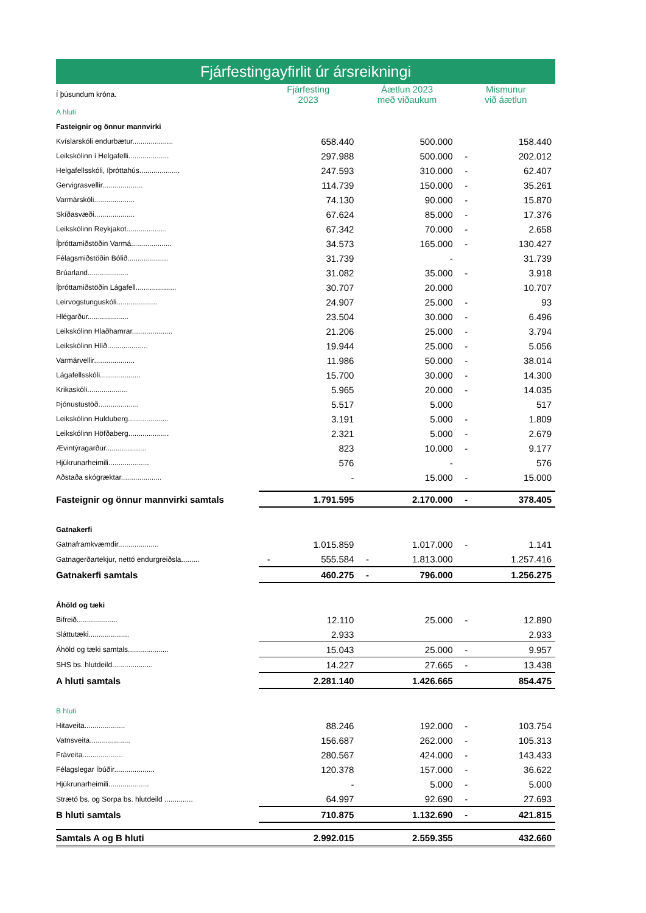Fjárfestingayfirlit úr ársreikningi
| Í þúsundum króna. | Fjárfesting 2023 | | Áætlun 2023 með viðaukum | | Mismunur við áætlun | |
| A hluti | | | | | | |
| Fasteignir og önnur mannvirki | | | | | | |
| Kvíslarskóli endurbætur.................... | | 658.440 | | 500.000 | | 158.440 |
| Leikskólinn í Helgafelli.................... | | 297.988 | | 500.000 | - | 202.012 |
| Helgafellsskóli, íþróttahús.................... | | 247.593 | | 310.000 | - | 62.407 |
| Gervigrasvellir.................... | | 114.739 | | 150.000 | - | 35.261 |
| Varmárskóli.................... | | 74.130 | | 90.000 | - | 15.870 |
| Skíðasvæði.................... | | 67.624 | | 85.000 | - | 17.376 |
| Leikskólinn Reykjakot.................... | | 67.342 | | 70.000 | - | 2.658 |
| Íþróttamiðstöðin Varmá.................... | | 34.573 | | 165.000 | - | 130.427 |
| Félagsmiðstöðin Bólið.................... | | 31.739 | | - | | 31.739 |
| Brúarland.................... | | 31.082 | | 35.000 | - | 3.918 |
| Íþróttamiðstöðin Lágafell.................... | | 30.707 | | 20.000 | | 10.707 |
| Leirvogstunguskóli.................... | | 24.907 | | 25.000 | - | 93 |
| Hlégarður.................... | | 23.504 | | 30.000 | - | 6.496 |
| Leikskólinn Hlaðhamrar.................... | | 21.206 | | 25.000 | - | 3.794 |
| Leikskólinn Hlíð.................... | | 19.944 | | 25.000 | - | 5.056 |
| Varmárvellir.................... | | 11.986 | | 50.000 | - | 38.014 |
| Lágafellsskóli.................... | | 15.700 | | 30.000 | - | 14.300 |
| Krikaskóli.................... | | 5.965 | | 20.000 | - | 14.035 |
| Þjónustustöð.................... | | 5.517 | | 5.000 | | 517 |
| Leikskólinn Hulduberg.................... | | 3.191 | | 5.000 | - | 1.809 |
| Leikskólinn Höfðaberg.................... | | 2.321 | | 5.000 | - | 2.679 |
| Ævintýragarður.................... | | 823 | | 10.000 | - | 9.177 |
| Hjúkrunarheimili.................... | | 576 | | - | | 576 |
| Aðstaða skógræktar.................... | | - | | 15.000 | - | 15.000 |
| Fasteignir og önnur mannvirki samtals | | 1.791.595 | | 2.170.000 | - | 378.405 |
| Gatnakerfi | | | | | | |
| Gatnaframkvæmdir.................... | | 1.015.859 | | 1.017.000 | - | 1.141 |
| Gatnagerðartekjur, nettó endurgreiðsla......... | - | 555.584 | - | 1.813.000 | | 1.257.416 |
| Gatnakerfi samtals | | 460.275 | - | 796.000 | | 1.256.275 |
| Áhöld og tæki | | | | | | |
| Bifreið.................... | | 12.110 | | 25.000 | - | 12.890 |
| Sláttutæki.................... | | 2.933 | | | | 2.933 |
| Áhöld og tæki samtals.................... | | 15.043 | | 25.000 | - | 9.957 |
| SHS bs. hlutdeild.................... | | 14.227 | | 27.665 | - | 13.438 |
| A hluti samtals | | 2.281.140 | | 1.426.665 | | 854.475 |
| B hluti | | | | | | |
| Hitaveita.................... | | 88.246 | | 192.000 | - | 103.754 |
| Vatnsveita.................... | | 156.687 | | 262.000 | - | 105.313 |
| Fráveita.................... | | 280.567 | | 424.000 | - | 143.433 |
| Félagslegar íbúðir.................... | | 120.378 | | 157.000 | - | 36.622 |
| Hjúkrunarheimili.................... | | - | | 5.000 | - | 5.000 |
| Strætó bs. og Sorpa bs. hlutdeild .............. | | 64.997 | | 92.690 | - | 27.693 |
| B hluti samtals | | 710.875 | | 1.132.690 | - | 421.815 |
| Samtals A og B hluti | | 2.992.015 | | 2.559.355 | | 432.660 |